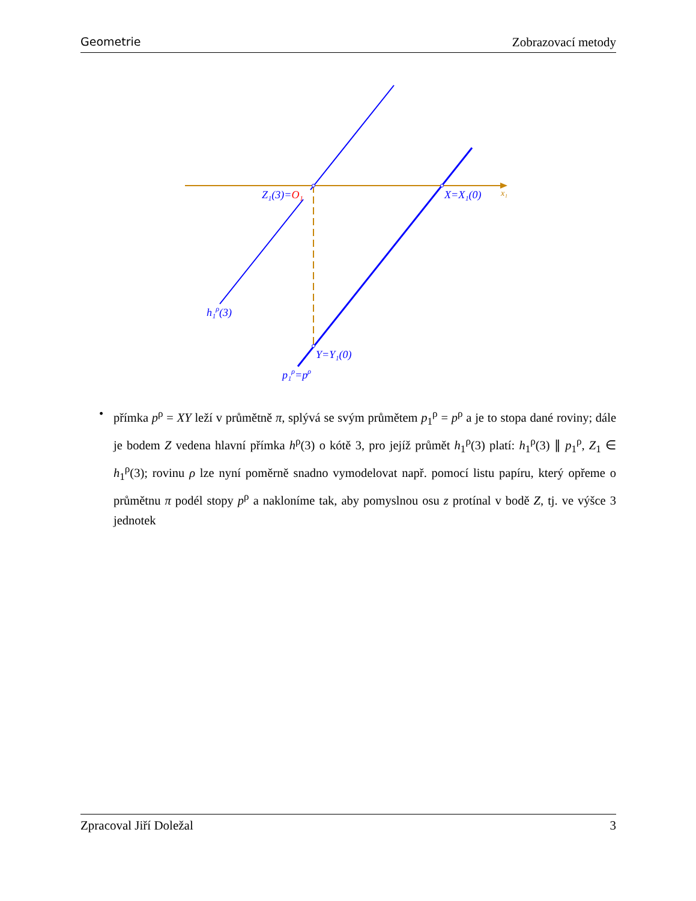Geometrie Zobrazovací metody
Z₁(3)=O₁
X=X₁(0)
x₁
h₁ρ(3)
Y=Y₁(0)
p₁ρ=pρ
• přímka p<sup>ρ</sup> = XY leží v průmětně π, splývá se svým průmětem p<sub>1</sub><sup>ρ</sup> = p<sup>ρ</sup> a je to stopa dané roviny; dále je bodem Z vedena hlavní přímka h<sup>ρ</sup>(3) o kótě 3, pro jejíž průmět h<sub>1</sub><sup>ρ</sup>(3) platí: h<sub>1</sub><sup>ρ</sup>(3) ∥ p<sub>1</sub><sup>ρ</sup>, Z<sub>1</sub> ∈ h<sub>1</sub><sup>ρ</sup>(3); rovinu ρ lze nyní poměrně snadno vymodelovat např. pomocí listu papíru, který opřeme o průmětnu π podél stopy p<sup>ρ</sup> a nakloníme tak, aby pomyslnou osu z protínal v bodě Z, tj. ve výšce 3 jednotek
Zpracoval Jiří Doležal 3